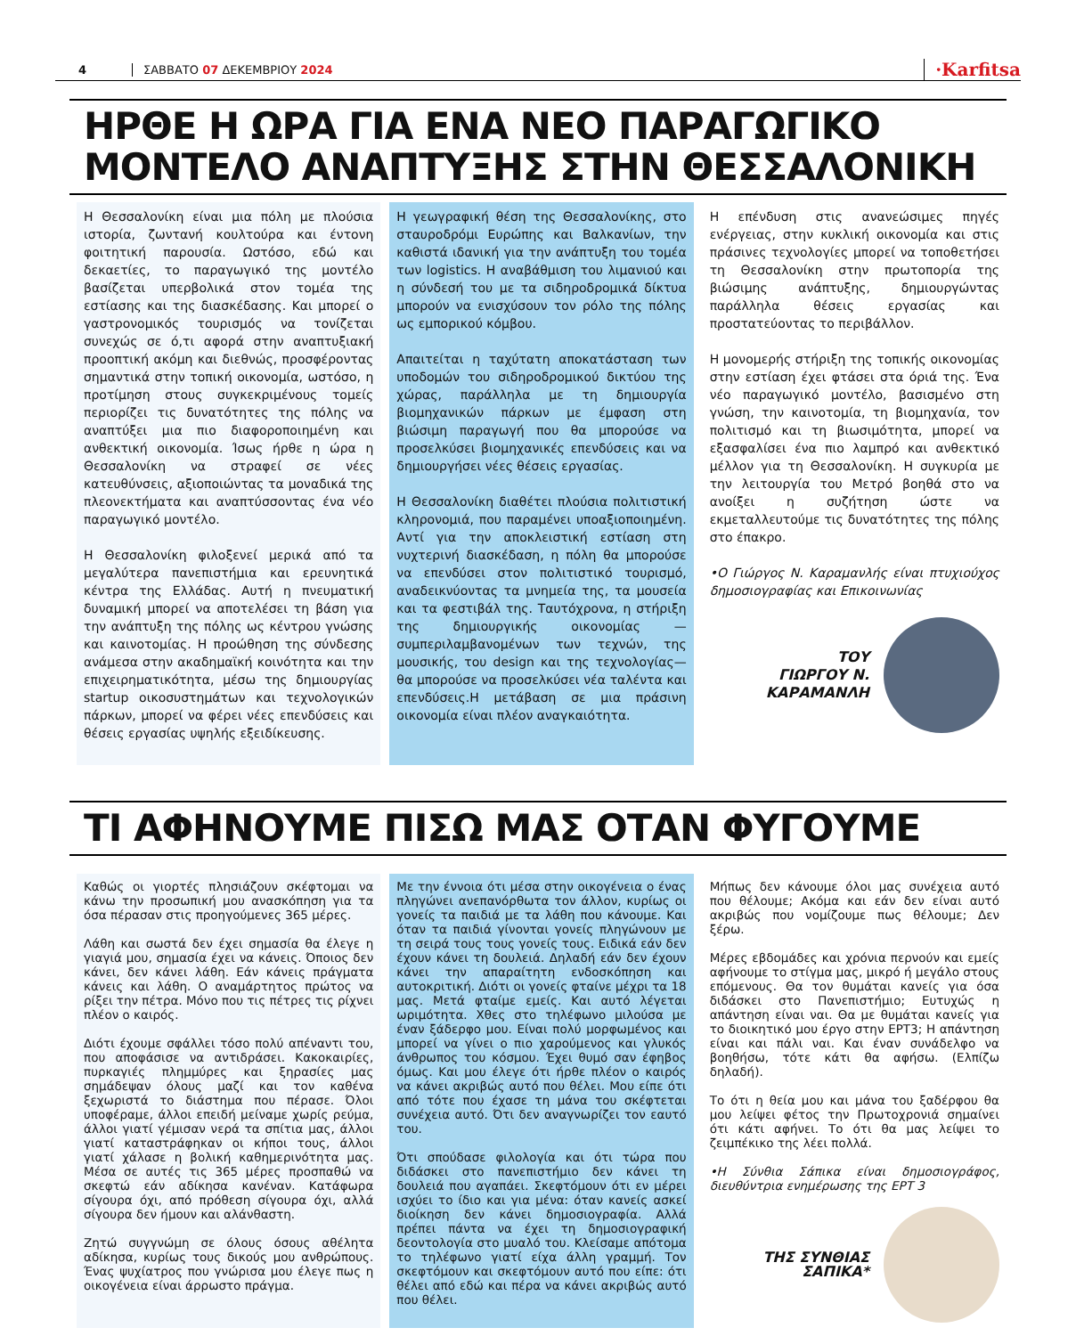4 ΣΑΒΒΑΤΟ 07 ΔΕΚΕΜΒΡΙΟΥ 2024 ·Karfitsa
ΗΡΘΕ Η ΩΡΑ ΓΙΑ ΕΝΑ ΝΕΟ ΠΑΡΑΓΩΓΙΚΟ ΜΟΝΤΕΛΟ ΑΝΑΠΤΥΞΗΣ ΣΤΗΝ ΘΕΣΣΑΛΟΝΙΚΗ
Η Θεσσαλονίκη είναι μια πόλη με πλούσια ιστορία, ζωντανή κουλτούρα και έντονη φοιτητική παρουσία. Ωστόσο, εδώ και δεκαετίες, το παραγωγικό της μοντέλο βασίζεται υπερβολικά στον τομέα της εστίασης και της διασκέδασης. Και μπορεί ο γαστρονομικός τουρισμός να τονίζεται συνεχώς σε ό,τι αφορά στην αναπτυξιακή προοπτική ακόμη και διεθνώς, προσφέροντας σημαντικά στην τοπική οικονομία, ωστόσο, η προτίμηση στους συγκεκριμένους τομείς περιορίζει τις δυνατότητες της πόλης να αναπτύξει μια πιο διαφοροποιημένη και ανθεκτική οικονομία. Ίσως ήρθε η ώρα η Θεσσαλονίκη να στραφεί σε νέες κατευθύνσεις, αξιοποιώντας τα μοναδικά της πλεονεκτήματα και αναπτύσσοντας ένα νέο παραγωγικό μοντέλο.
Η Θεσσαλονίκη φιλοξενεί μερικά από τα μεγαλύτερα πανεπιστήμια και ερευνητικά κέντρα της Ελλάδας. Αυτή η πνευματική δυναμική μπορεί να αποτελέσει τη βάση για την ανάπτυξη της πόλης ως κέντρου γνώσης και καινοτομίας. Η προώθηση της σύνδεσης ανάμεσα στην ακαδημαϊκή κοινότητα και την επιχειρηματικότητα, μέσω της δημιουργίας startup οικοσυστημάτων και τεχνολογικών πάρκων, μπορεί να φέρει νέες επενδύσεις και θέσεις εργασίας υψηλής εξειδίκευσης.
Η γεωγραφική θέση της Θεσσαλονίκης, στο σταυροδρόμι Ευρώπης και Βαλκανίων, την καθιστά ιδανική για την ανάπτυξη του τομέα των logistics. Η αναβάθμιση του λιμανιού και η σύνδεσή του με τα σιδηροδρομικά δίκτυα μπορούν να ενισχύσουν τον ρόλο της πόλης ως εμπορικού κόμβου.
Απαιτείται η ταχύτατη αποκατάσταση των υποδομών του σιδηροδρομικού δικτύου της χώρας, παράλληλα με τη δημιουργία βιομηχανικών πάρκων με έμφαση στη βιώσιμη παραγωγή που θα μπορούσε να προσελκύσει βιομηχανικές επενδύσεις και να δημιουργήσει νέες θέσεις εργασίας.
Η Θεσσαλονίκη διαθέτει πλούσια πολιτιστική κληρονομιά, που παραμένει υποαξιοποιημένη. Αντί για την αποκλειστική εστίαση στη νυχτερινή διασκέδαση, η πόλη θα μπορούσε να επενδύσει στον πολιτιστικό τουρισμό, αναδεικνύοντας τα μνημεία της, τα μουσεία και τα φεστιβάλ της. Ταυτόχρονα, η στήριξη της δημιουργικής οικονομίας —συμπεριλαμβανομένων των τεχνών, της μουσικής, του design και της τεχνολογίας— θα μπορούσε να προσελκύσει νέα ταλέντα και επενδύσεις.Η μετάβαση σε μια πράσινη οικονομία είναι πλέον αναγκαιότητα.
Η επένδυση στις ανανεώσιμες πηγές ενέργειας, στην κυκλική οικονομία και στις πράσινες τεχνολογίες μπορεί να τοποθετήσει τη Θεσσαλονίκη στην πρωτοπορία της βιώσιμης ανάπτυξης, δημιουργώντας παράλληλα θέσεις εργασίας και προστατεύοντας το περιβάλλον.
Η μονομερής στήριξη της τοπικής οικονομίας στην εστίαση έχει φτάσει στα όριά της. Ένα νέο παραγωγικό μοντέλο, βασισμένο στη γνώση, την καινοτομία, τη βιομηχανία, τον πολιτισμό και τη βιωσιμότητα, μπορεί να εξασφαλίσει ένα πιο λαμπρό και ανθεκτικό μέλλον για τη Θεσσαλονίκη. Η συγκυρία με την λειτουργία του Μετρό βοηθά στο να ανοίξει η συζήτηση ώστε να εκμεταλλευτούμε τις δυνατότητες της πόλης στο έπακρο.
•Ο Γιώργος Ν. Καραμανλής είναι πτυχιούχος δημοσιογραφίας και Επικοινωνίας
ΤΟΥ
ΓΙΩΡΓΟΥ Ν.
ΚΑΡΑΜΑΝΛΗ
ΤΙ ΑΦΗΝΟΥΜΕ ΠΙΣΩ ΜΑΣ ΟΤΑΝ ΦΥΓΟΥΜΕ
Καθώς οι γιορτές πλησιάζουν σκέφτομαι να κάνω την προσωπική μου ανασκόπηση για τα όσα πέρασαν στις προηγούμενες 365 μέρες.
Λάθη και σωστά δεν έχει σημασία θα έλεγε η γιαγιά μου, σημασία έχει να κάνεις. Όποιος δεν κάνει, δεν κάνει λάθη. Εάν κάνεις πράγματα κάνεις και λάθη. Ο αναμάρτητος πρώτος να ρίξει την πέτρα. Μόνο που τις πέτρες τις ρίχνει πλέον ο καιρός.
Διότι έχουμε σφάλλει τόσο πολύ απέναντι του, που αποφάσισε να αντιδράσει. Κακοκαιρίες, πυρκαγιές πλημμύρες και ξηρασίες μας σημάδεψαν όλους μαζί και τον καθένα ξεχωριστά το διάστημα που πέρασε. Όλοι υποφέραμε, άλλοι επειδή μείναμε χωρίς ρεύμα, άλλοι γιατί γέμισαν νερά τα σπίτια μας, άλλοι γιατί καταστράφηκαν οι κήποι τους, άλλοι γιατί χάλασε η βολική καθημερινότητα μας. Μέσα σε αυτές τις 365 μέρες προσπαθώ να σκεφτώ εάν αδίκησα κανέναν. Κατάφωρα σίγουρα όχι, από πρόθεση σίγουρα όχι, αλλά σίγουρα δεν ήμουν και αλάνθαστη.
Ζητώ συγγνώμη σε όλους όσους αθέλητα αδίκησα, κυρίως τους δικούς μου ανθρώπους. Ένας ψυχίατρος που γνώρισα μου έλεγε πως η οικογένεια είναι άρρωστο πράγμα.
Με την έννοια ότι μέσα στην οικογένεια ο ένας πληγώνει ανεπανόρθωτα τον άλλον, κυρίως οι γονείς τα παιδιά με τα λάθη που κάνουμε. Και όταν τα παιδιά γίνονται γονείς πληγώνουν με τη σειρά τους τους γονείς τους. Ειδικά εάν δεν έχουν κάνει τη δουλειά. Δηλαδή εάν δεν έχουν κάνει την απαραίτητη ενδοσκόπηση και αυτοκριτική. Διότι οι γονείς φταίνε μέχρι τα 18 μας. Μετά φταίμε εμείς. Και αυτό λέγεται ωριμότητα. Χθες στο τηλέφωνο μιλούσα με έναν ξάδερφο μου. Είναι πολύ μορφωμένος και μπορεί να γίνει ο πιο χαρούμενος και γλυκός άνθρωπος του κόσμου. Έχει θυμό σαν έφηβος όμως. Και μου έλεγε ότι ήρθε πλέον ο καιρός να κάνει ακριβώς αυτό που θέλει. Μου είπε ότι από τότε που έχασε τη μάνα του σκέφτεται συνέχεια αυτό. Ότι δεν αναγνωρίζει τον εαυτό του.
Ότι σπούδασε φιλολογία και ότι τώρα που διδάσκει στο πανεπιστήμιο δεν κάνει τη δουλειά που αγαπάει. Σκεφτόμουν ότι εν μέρει ισχύει το ίδιο και για μένα: όταν κανείς ασκεί διοίκηση δεν κάνει δημοσιογραφία. Αλλά πρέπει πάντα να έχει τη δημοσιογραφική δεοντολογία στο μυαλό του. Κλείσαμε απότομα το τηλέφωνο γιατί είχα άλλη γραμμή. Τον σκεφτόμουν και σκεφτόμουν αυτό που είπε: ότι θέλει από εδώ και πέρα να κάνει ακριβώς αυτό που θέλει.
Μήπως δεν κάνουμε όλοι μας συνέχεια αυτό που θέλουμε; Ακόμα και εάν δεν είναι αυτό ακριβώς που νομίζουμε πως θέλουμε; Δεν ξέρω.
Μέρες εβδομάδες και χρόνια περνούν και εμείς αφήνουμε το στίγμα μας, μικρό ή μεγάλο στους επόμενους. Θα τον θυμάται κανείς για όσα διδάσκει στο Πανεπιστήμιο; Ευτυχώς η απάντηση είναι ναι. Θα με θυμάται κανείς για το διοικητικό μου έργο στην ΕΡΤ3; Η απάντηση είναι και πάλι ναι. Και έναν συνάδελφο να βοηθήσω, τότε κάτι θα αφήσω. (Ελπίζω δηλαδή).
Το ότι η θεία μου και μάνα του ξαδέρφου θα μου λείψει φέτος την Πρωτοχρονιά σημαίνει ότι κάτι αφήνει. Το ότι θα μας λείψει το ζειμπέκικο της λέει πολλά.
•Η Σύνθια Σάπικα είναι δημοσιογράφος, διευθύντρια ενημέρωσης της ΕΡΤ 3
ΤΗΣ ΣΥΝΘΙΑΣ
ΣΑΠΙΚΑ*